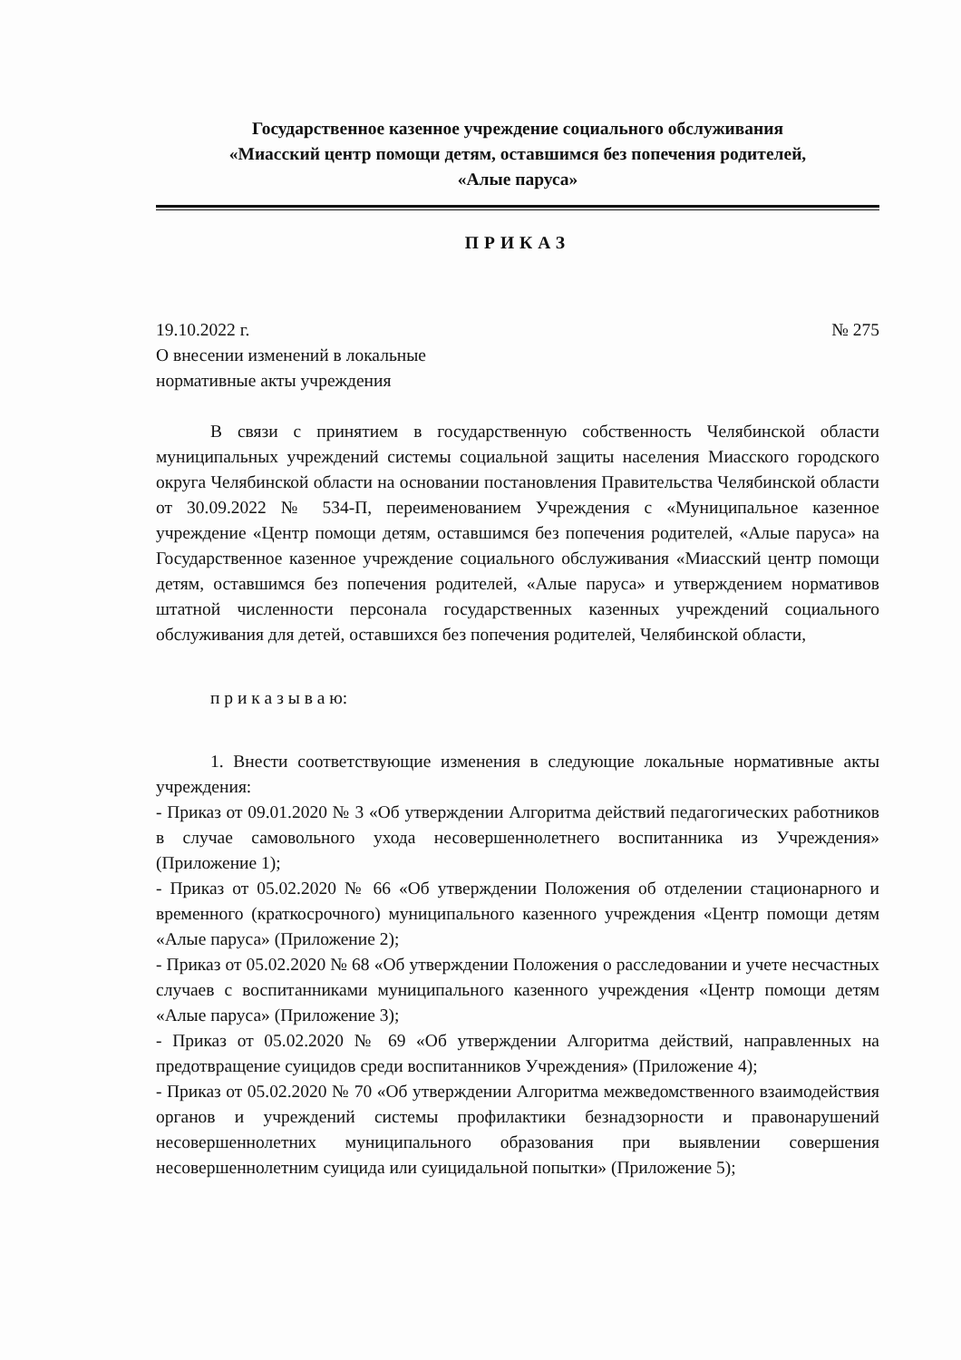Государственное казенное учреждение социального обслуживания
«Миасский центр помощи детям, оставшимся без попечения родителей,
«Алые паруса»
ПРИКАЗ
19.10.2022 г. № 275
О внесении изменений в локальные
нормативные акты учреждения
В связи с принятием в государственную собственность Челябинской области муниципальных учреждений системы социальной защиты населения Миасского городского округа Челябинской области на основании постановления Правительства Челябинской области от 30.09.2022 № 534-П, переименованием Учреждения с «Муниципальное казенное учреждение «Центр помощи детям, оставшимся без попечения родителей, «Алые паруса» на Государственное казенное учреждение социального обслуживания «Миасский центр помощи детям, оставшимся без попечения родителей, «Алые паруса» и утверждением нормативов штатной численности персонала государственных казенных учреждений социального обслуживания для детей, оставшихся без попечения родителей, Челябинской области,
п р и к а з ы в а ю:
1. Внести соответствующие изменения в следующие локальные нормативные акты учреждения:
- Приказ от 09.01.2020 № 3 «Об утверждении Алгоритма действий педагогических работников в случае самовольного ухода несовершеннолетнего воспитанника из Учреждения» (Приложение 1);
- Приказ от 05.02.2020 № 66 «Об утверждении Положения об отделении стационарного и временного (краткосрочного) муниципального казенного учреждения «Центр помощи детям «Алые паруса» (Приложение 2);
- Приказ от 05.02.2020 № 68 «Об утверждении Положения о расследовании и учете несчастных случаев с воспитанниками муниципального казенного учреждения «Центр помощи детям «Алые паруса» (Приложение 3);
- Приказ от 05.02.2020 № 69 «Об утверждении Алгоритма действий, направленных на предотвращение суицидов среди воспитанников Учреждения» (Приложение 4);
- Приказ от 05.02.2020 № 70 «Об утверждении Алгоритма межведомственного взаимодействия органов и учреждений системы профилактики безнадзорности и правонарушений несовершеннолетних муниципального образования при выявлении совершения несовершеннолетним суицида или суицидальной попытки» (Приложение 5);